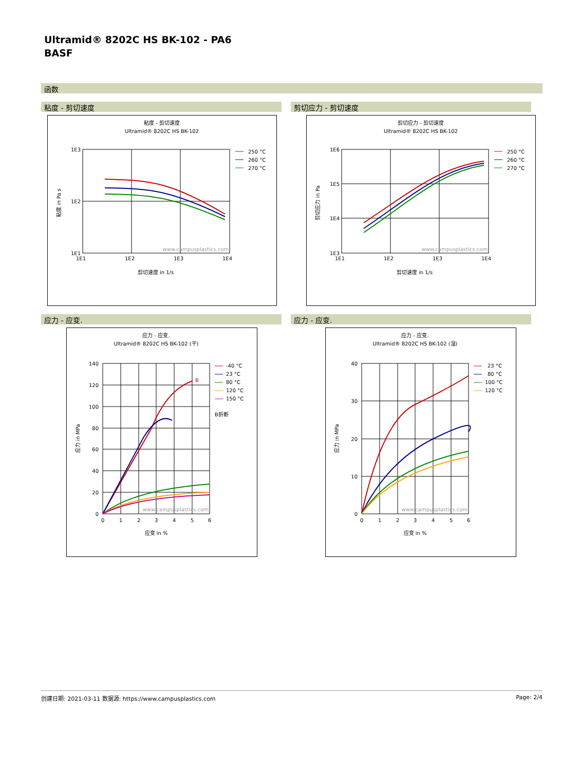Ultramid® 8202C HS BK-102 - PA6
BASF
函数
粘度 - 剪切速度
粘度 - 剪切速度
Ultramid® 8202C HS BK-102
1E3
1E2
1E1
1E1
1E2
1E3
1E4
剪切速度 in 1/s
粘度 in Pa s
www.campusplastics.com
250 °C
260 °C
270 °C
剪切应力 - 剪切速度
剪切应力 - 剪切速度
Ultramid® 8202C HS BK-102
1E6
1E5
1E4
1E3
1E1
1E2
1E3
1E4
剪切速度 in 1/s
剪切应力 in Pa
www.campusplastics.com
250 °C
260 °C
270 °C
应力 - 应变.
应力 - 应变.
Ultramid® 8202C HS BK-102 (干)
B
140
120
100
80
60
40
20
0
0
1
2
3
4
5
6
应变 in %
应力 in MPa
www.campusplastics.com
-40 °C
23 °C
80 °C
120 °C
150 °C
B折断
应力 - 应变.
应力 - 应变.
Ultramid® 8202C HS BK-102 (湿)
40
30
20
10
0
0
1
2
3
4
5
6
应变 in %
应力 in MPa
www.campusplastics.com
23 °C
80 °C
100 °C
120 °C
创建日期: 2021-03-11 数据源: https://www.campusplastics.com Page: 2/4